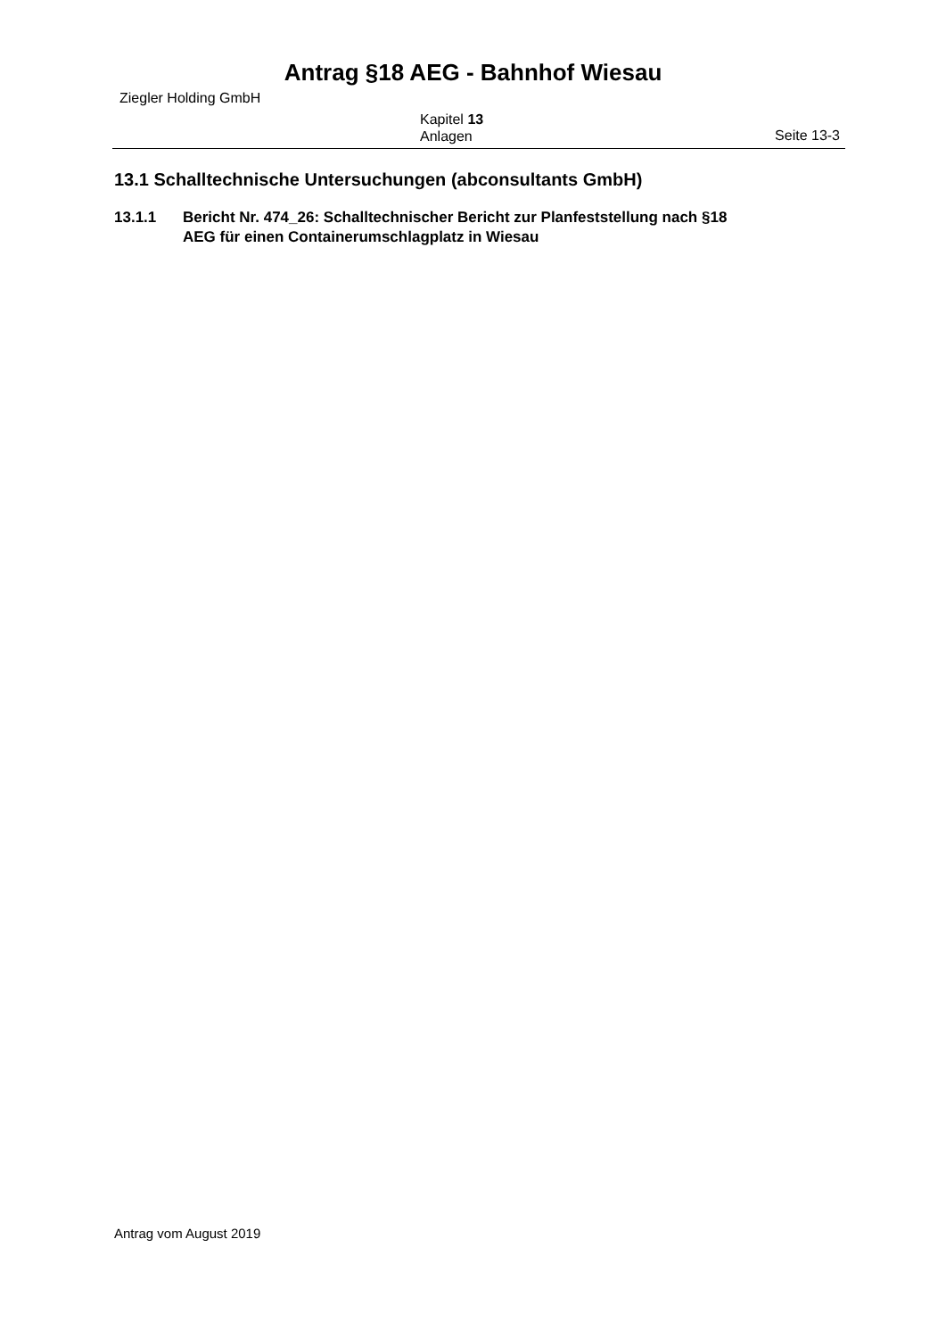Antrag §18 AEG - Bahnhof Wiesau
Ziegler Holding GmbH
Kapitel 13
Anlagen
Seite 13-3
13.1 Schalltechnische Untersuchungen (abconsultants GmbH)
13.1.1 Bericht Nr. 474_26: Schalltechnischer Bericht zur Planfeststellung nach §18
AEG für einen Containerumschlagplatz in Wiesau
Antrag vom August 2019